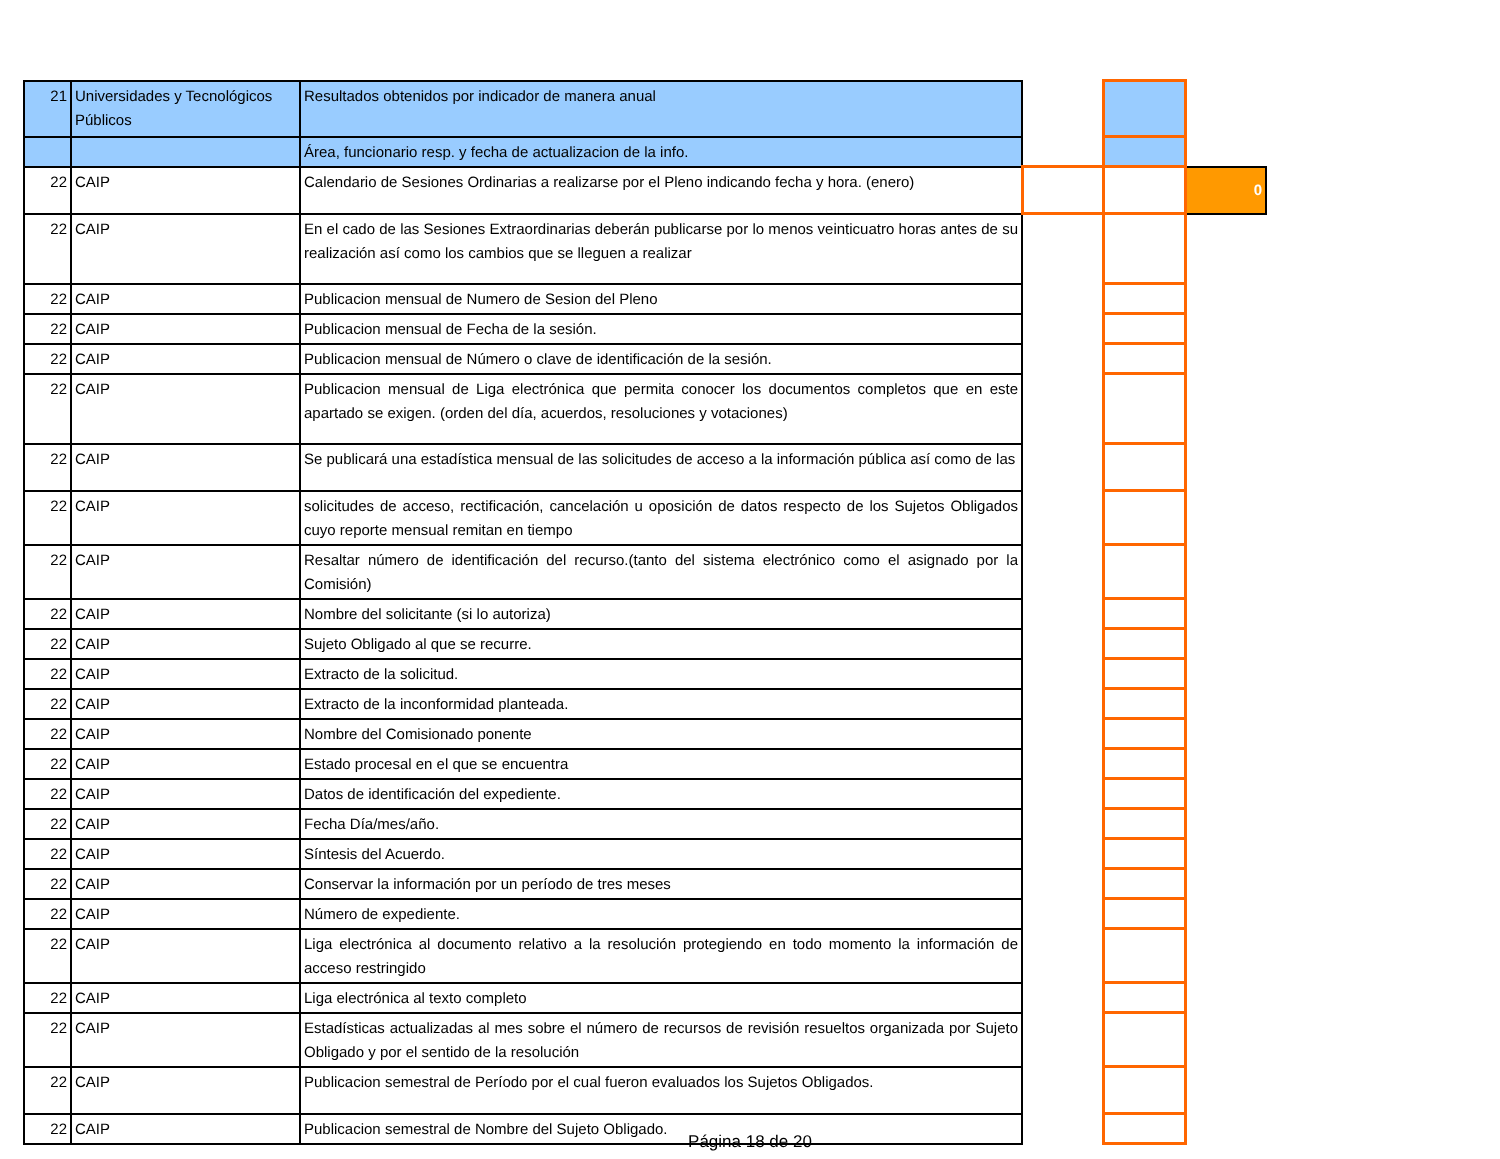| 21 | Universidades y Tecnológicos Públicos | Resultados obtenidos por indicador de manera anual | | | |
| | | Área, funcionario resp. y fecha de actualizacion de la info. | | | |
| 22 | CAIP | Calendario de Sesiones Ordinarias a realizarse por el Pleno indicando fecha y hora. (enero) | | | 0 |
| 22 | CAIP | En el cado de las Sesiones Extraordinarias deberán publicarse por lo menos veinticuatro horas antes de su realización así como los cambios que se lleguen a realizar | | | |
| 22 | CAIP | Publicacion mensual de Numero de Sesion del Pleno | | | |
| 22 | CAIP | Publicacion mensual de Fecha de la sesión. | | | |
| 22 | CAIP | Publicacion mensual de Número o clave de identificación de la sesión. | | | |
| 22 | CAIP | Publicacion mensual de Liga electrónica que permita conocer los documentos completos que en este apartado se exigen. (orden del día, acuerdos, resoluciones y votaciones) | | | |
| 22 | CAIP | Se publicará una estadística mensual de las solicitudes de acceso a la información pública así como de las | | | |
| 22 | CAIP | solicitudes de acceso, rectificación, cancelación u oposición de datos respecto de los Sujetos Obligados cuyo reporte mensual remitan en tiempo | | | |
| 22 | CAIP | Resaltar número de identificación del recurso.(tanto del sistema electrónico como el asignado por la Comisión) | | | |
| 22 | CAIP | Nombre del solicitante (si lo autoriza) | | | |
| 22 | CAIP | Sujeto Obligado al que se recurre. | | | |
| 22 | CAIP | Extracto de la solicitud. | | | |
| 22 | CAIP | Extracto de la inconformidad planteada. | | | |
| 22 | CAIP | Nombre del Comisionado ponente | | | |
| 22 | CAIP | Estado procesal en el que se encuentra | | | |
| 22 | CAIP | Datos de identificación del expediente. | | | |
| 22 | CAIP | Fecha Día/mes/año. | | | |
| 22 | CAIP | Síntesis del Acuerdo. | | | |
| 22 | CAIP | Conservar la información por un período de tres meses | | | |
| 22 | CAIP | Número de expediente. | | | |
| 22 | CAIP | Liga electrónica al documento relativo a la resolución protegiendo en todo momento la información de acceso restringido | | | |
| 22 | CAIP | Liga electrónica al texto completo | | | |
| 22 | CAIP | Estadísticas actualizadas al mes sobre el número de recursos de revisión resueltos organizada por Sujeto Obligado y por el sentido de la resolución | | | |
| 22 | CAIP | Publicacion semestral de Período por el cual fueron evaluados los Sujetos Obligados. | | | |
| 22 | CAIP | Publicacion semestral de Nombre del Sujeto Obligado. | | | |
Página 18 de 20